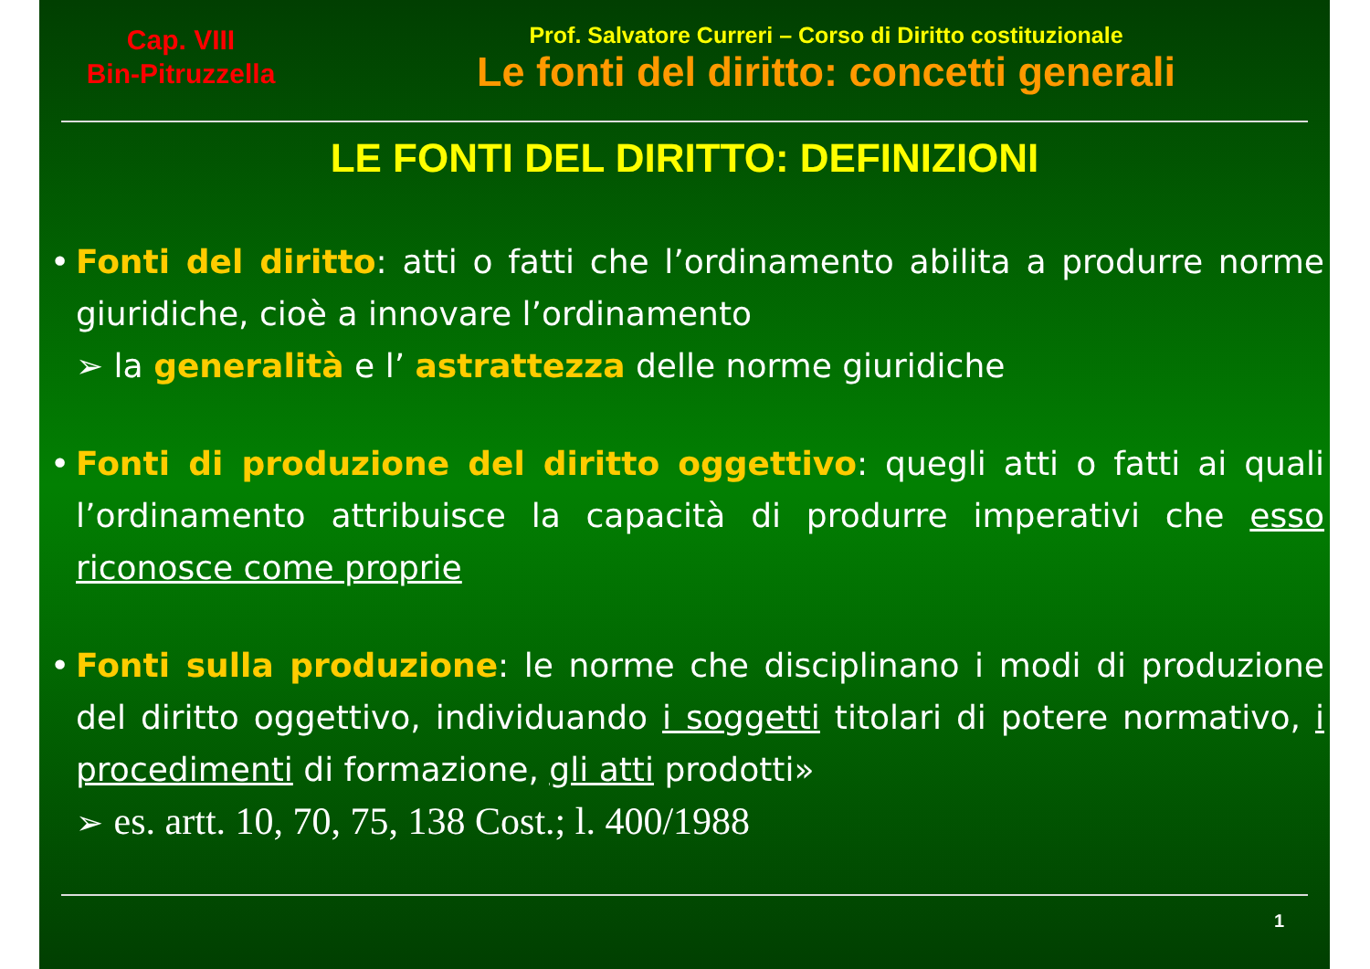Cap. VIII
Bin-Pitruzzella
Prof. Salvatore Curreri – Corso di Diritto costituzionale
Le fonti del diritto: concetti generali
LE FONTI DEL DIRITTO: DEFINIZIONI
• Fonti del diritto: atti o fatti che l’ordinamento abilita a produrre norme giuridiche, cioè a innovare l’ordinamento
➢ la generalità e l’ astrattezza delle norme giuridiche
• Fonti di produzione del diritto oggettivo: quegli atti o fatti ai quali l’ordinamento attribuisce la capacità di produrre imperativi che esso riconosce come proprie
• Fonti sulla produzione: le norme che disciplinano i modi di produzione del diritto oggettivo, individuando i soggetti titolari di potere normativo, i procedimenti di formazione, gli atti prodotti»
➢ es. artt. 10, 70, 75, 138 Cost.; l. 400/1988
1